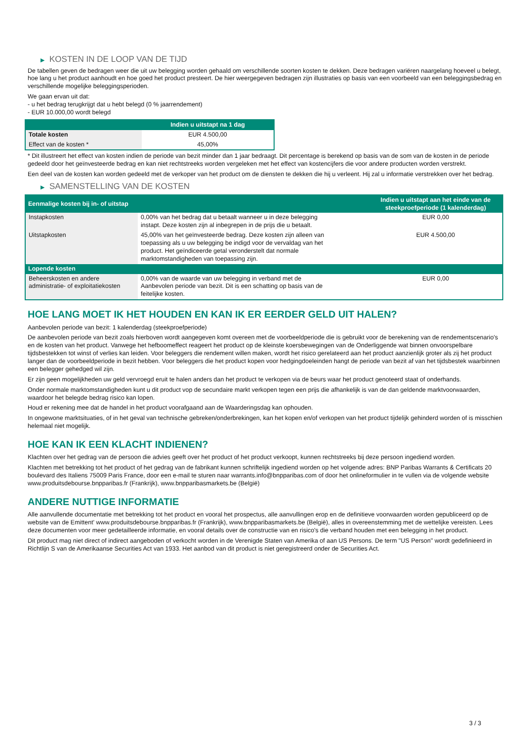▶ KOSTEN IN DE LOOP VAN DE TIJD
De tabellen geven de bedragen weer die uit uw belegging worden gehaald om verschillende soorten kosten te dekken. Deze bedragen variëren naargelang hoeveel u belegt, hoe lang u het product aanhoudt en hoe goed het product presteert. De hier weergegeven bedragen zijn illustraties op basis van een voorbeeld van een beleggingsbedrag en verschillende mogelijke beleggingsperioden.
We gaan ervan uit dat:
- u het bedrag terugkrijgt dat u hebt belegd (0 % jaarrendement)
- EUR 10.000,00 wordt belegd
| | Indien u uitstapt na 1 dag |
| --- | --- |
| Totale kosten | EUR 4.500,00 |
| Effect van de kosten * | 45,00% |
* Dit illustreert het effect van kosten indien de periode van bezit minder dan 1 jaar bedraagt. Dit percentage is berekend op basis van de som van de kosten in de periode gedeeld door het geïnvesteerde bedrag en kan niet rechtstreeks worden vergeleken met het effect van kostencijfers die voor andere producten worden verstrekt.
Een deel van de kosten kan worden gedeeld met de verkoper van het product om de diensten te dekken die hij u verleent. Hij zal u informatie verstrekken over het bedrag.
▶ SAMENSTELLING VAN DE KOSTEN
| Eenmalige kosten bij in- of uitstap | | Indien u uitstapt aan het einde van de steekproefperiode (1 kalenderdag) |
| --- | --- | --- |
| Instapkosten | 0,00% van het bedrag dat u betaalt wanneer u in deze belegging instapt. Deze kosten zijn al inbegrepen in de prijs die u betaalt. | EUR 0,00 |
| Uitstapkosten | 45,00% van het geïnvesteerde bedrag. Deze kosten zijn alleen van toepassing als u uw belegging be indigd voor de vervaldag van het product. Het geïndiceerde getal veronderstelt dat normale marktomstandigheden van toepassing zijn. | EUR 4.500,00 |
| Lopende kosten | | |
| Beheerskosten en andere administratie- of exploitatiekosten | 0,00% van de waarde van uw belegging in verband met de Aanbevolen periode van bezit. Dit is een schatting op basis van de feitelijke kosten. | EUR 0,00 |
HOE LANG MOET IK HET HOUDEN EN KAN IK ER EERDER GELD UIT HALEN?
Aanbevolen periode van bezit: 1 kalenderdag (steekproefperiode)
De aanbevolen periode van bezit zoals hierboven wordt aangegeven komt overeen met de voorbeeldperiode die is gebruikt voor de berekening van de rendementscenario's en de kosten van het product. Vanwege het hefboomeffect reageert het product op de kleinste koersbewegingen van de Onderliggende wat binnen onvoorspelbare tijdsbestekken tot winst of verlies kan leiden. Voor beleggers die rendement willen maken, wordt het risico gerelateerd aan het product aanzienlijk groter als zij het product langer dan de voorbeeldperiode in bezit hebben. Voor beleggers die het product kopen voor hedgingdoeleinden hangt de periode van bezit af van het tijdsbestek waarbinnen een belegger gehedged wil zijn.
Er zijn geen mogelijkheden uw geld vervroegd eruit te halen anders dan het product te verkopen via de beurs waar het product genoteerd staat of onderhands.
Onder normale marktomstandigheden kunt u dit product vop de secundaire markt verkopen tegen een prijs die afhankelijk is van de dan geldende marktvoorwaarden, waardoor het belegde bedrag risico kan lopen.
Houd er rekening mee dat de handel in het product voorafgaand aan de Waarderingsdag kan ophouden.
In ongewone marktsituaties, of in het geval van technische gebreken/onderbrekingen, kan het kopen en/of verkopen van het product tijdelijk gehinderd worden of is misschien helemaal niet mogelijk.
HOE KAN IK EEN KLACHT INDIENEN?
Klachten over het gedrag van de persoon die advies geeft over het product of het product verkoopt, kunnen rechtstreeks bij deze persoon ingediend worden.
Klachten met betrekking tot het product of het gedrag van de fabrikant kunnen schriftelijk ingediend worden op het volgende adres: BNP Paribas Warrants & Certificats 20 boulevard des Italiens 75009 Paris France, door een e-mail te sturen naar warrants.info@bnpparibas.com of door het onlineformulier in te vullen via de volgende website www.produitsdebourse.bnpparibas.fr (Frankrijk), www.bnpparibasmarkets.be (België)
ANDERE NUTTIGE INFORMATIE
Alle aanvullende documentatie met betrekking tot het product en vooral het prospectus, alle aanvullingen erop en de definitieve voorwaarden worden gepubliceerd op de website van de Emittent' www.produitsdebourse.bnpparibas.fr (Frankrijk), www.bnpparibasmarkets.be (België), alles in overeenstemming met de wettelijke vereisten. Lees deze documenten voor meer gedetailleerde informatie, en vooral details over de constructie van en risico's die verband houden met een belegging in het product.
Dit product mag niet direct of indirect aangeboden of verkocht worden in de Verenigde Staten van Amerika of aan US Persons. De term "US Person" wordt gedefinieerd in Richtlijn S van de Amerikaanse Securities Act van 1933. Het aanbod van dit product is niet geregistreerd onder de Securities Act.
3 / 3